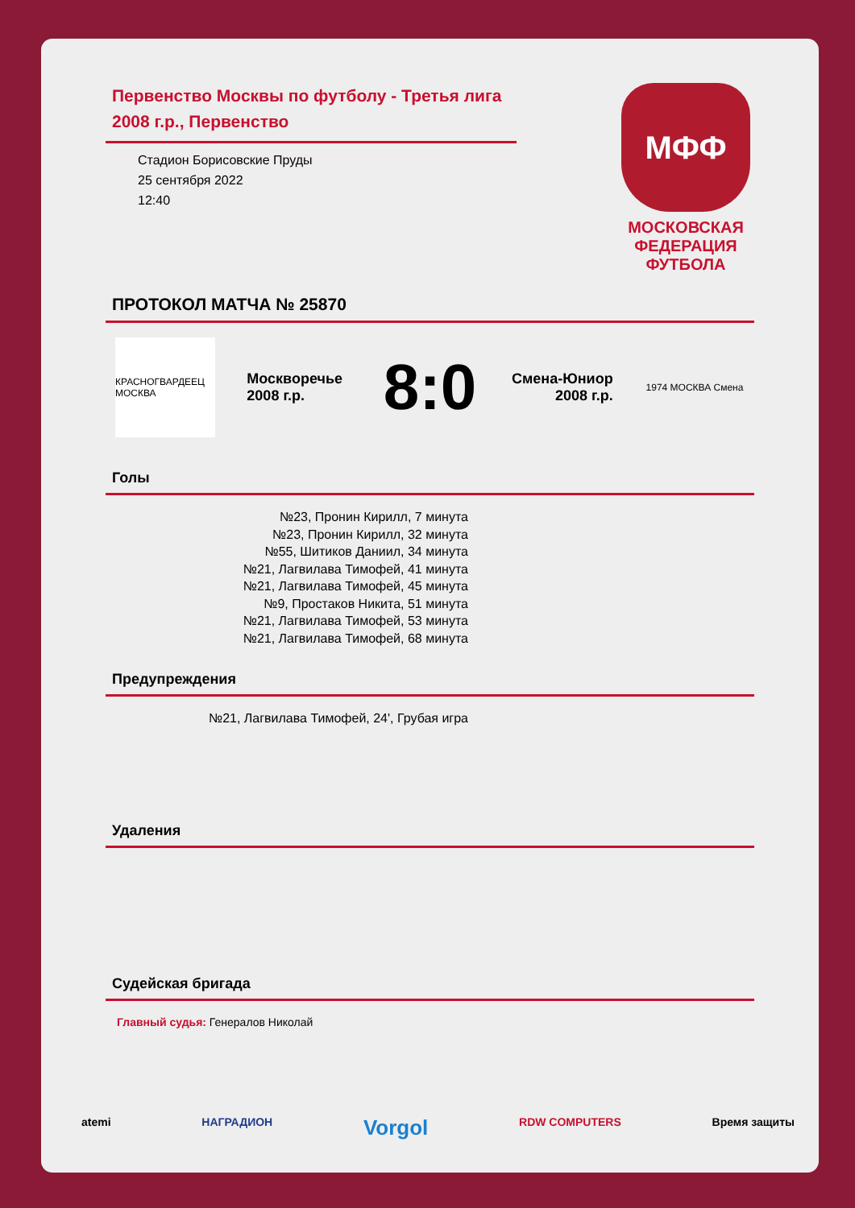Первенство Москвы по футболу - Третья лига 2008 г.р., Первенство
Стадион Борисовские Пруды
25 сентября 2022
12:40
МФФ
МОСКОВСКАЯ
ФЕДЕРАЦИЯ
ФУТБОЛА
ПРОТОКОЛ МАТЧА № 25870
КРАСНОГВАРДЕЕЦ МОСКВА
Москворечье 2008 г.р.
8:0
Смена-Юниор 2008 г.р.
1974 МОСКВА Смена
Голы
№23, Пронин Кирилл, 7 минута
№23, Пронин Кирилл, 32 минута
№55, Шитиков Даниил, 34 минута
№21, Лагвилава Тимофей, 41 минута
№21, Лагвилава Тимофей, 45 минута
№9, Простаков Никита, 51 минута
№21, Лагвилава Тимофей, 53 минута
№21, Лагвилава Тимофей, 68 минута
Предупреждения
№21, Лагвилава Тимофей, 24', Грубая игра
Удаления
Судейская бригада
Главный судья: Генералов Николай
atemi НАГРАДИОН Vorgol RDW COMPUTERS Время защиты